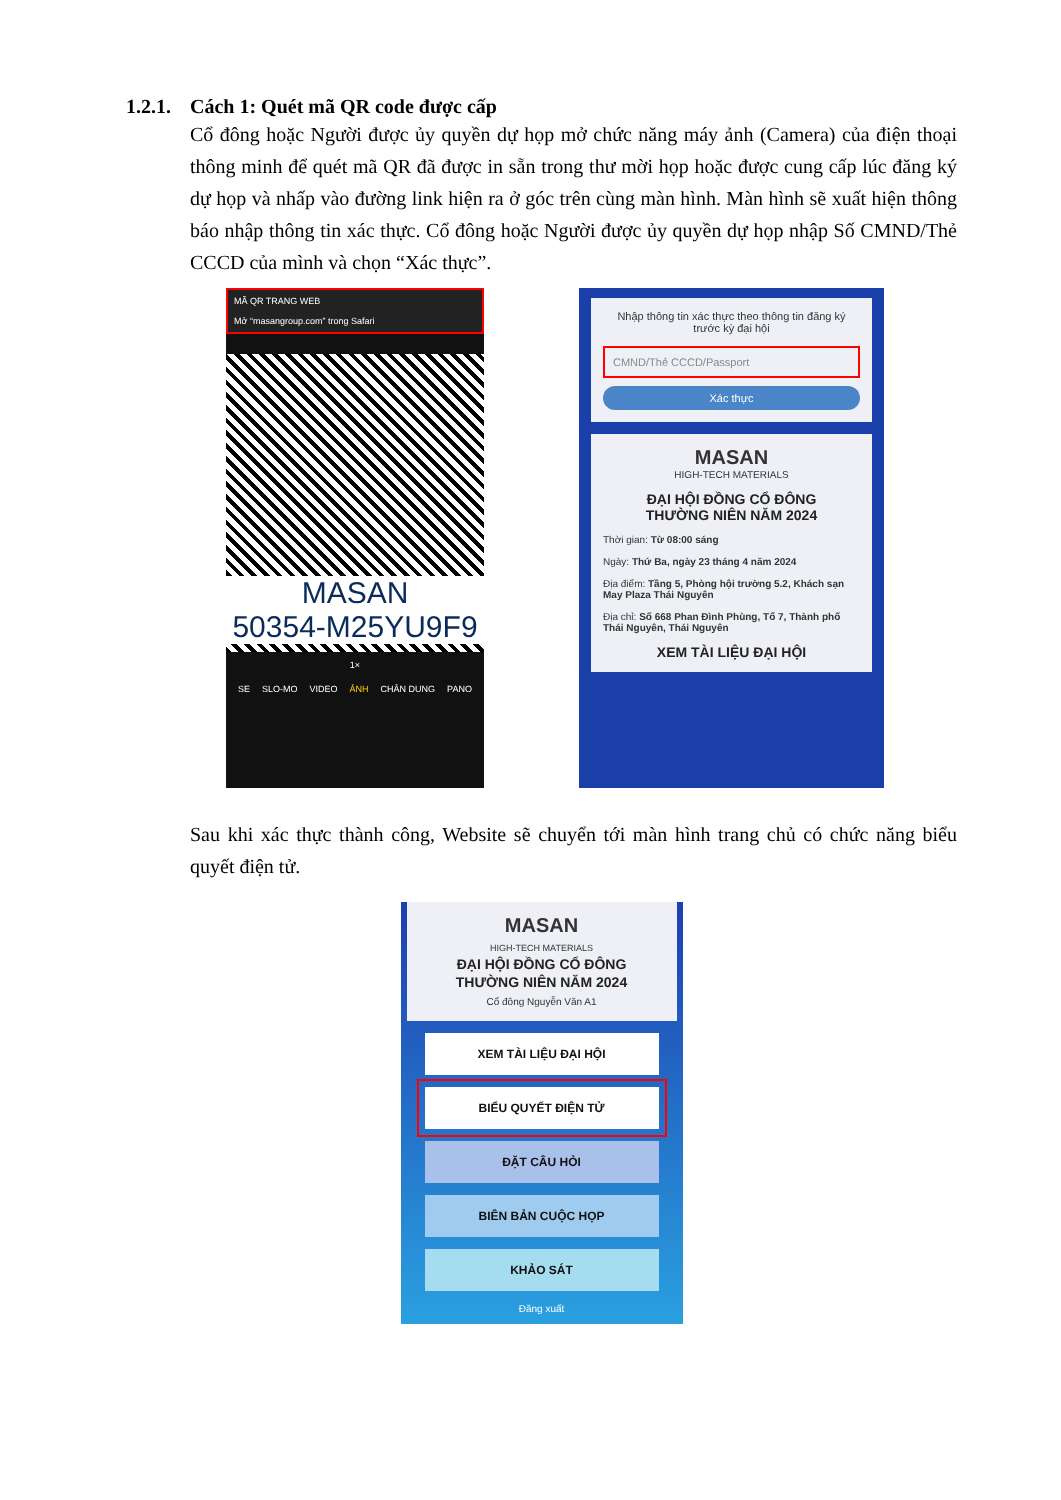1.2.1. Cách 1: Quét mã QR code được cấp
Cổ đông hoặc Người được ủy quyền dự họp mở chức năng máy ảnh (Camera) của điện thoại thông minh để quét mã QR đã được in sẵn trong thư mời họp hoặc được cung cấp lúc đăng ký dự họp và nhấp vào đường link hiện ra ở góc trên cùng màn hình. Màn hình sẽ xuất hiện thông báo nhập thông tin xác thực. Cổ đông hoặc Người được ủy quyền dự họp nhập Số CMND/Thẻ CCCD của mình và chọn “Xác thực”.
MÃ QR TRANG WEB
Mở “masangroup.com” trong Safari
MASAN
50354-M25YU9F9
1×
SE SLO-MO VIDEO ẢNH CHÂN DUNG PANO
Nhập thông tin xác thực theo thông tin đăng ký trước kỳ đại hội
CMND/Thẻ CCCD/Passport
Xác thực
MASAN
HIGH-TECH MATERIALS
ĐẠI HỘI ĐỒNG CỔ ĐÔNG
THƯỜNG NIÊN NĂM 2024
Thời gian: Từ 08:00 sáng
Ngày: Thứ Ba, ngày 23 tháng 4 năm 2024
Địa điểm: Tầng 5, Phòng hội trường 5.2, Khách sạn May Plaza Thái Nguyên
Địa chỉ: Số 668 Phan Đình Phùng, Tổ 7, Thành phố Thái Nguyên, Thái Nguyên
XEM TÀI LIỆU ĐẠI HỘI
Sau khi xác thực thành công, Website sẽ chuyển tới màn hình trang chủ có chức năng biểu quyết điện tử.
MASAN
HIGH-TECH MATERIALS
ĐẠI HỘI ĐỒNG CỔ ĐÔNG
THƯỜNG NIÊN NĂM 2024
Cổ đông Nguyễn Văn A1
XEM TÀI LIỆU ĐẠI HỘI
BIỂU QUYẾT ĐIỆN TỬ
ĐẶT CÂU HỎI
BIÊN BẢN CUỘC HỌP
KHẢO SÁT
Đăng xuất